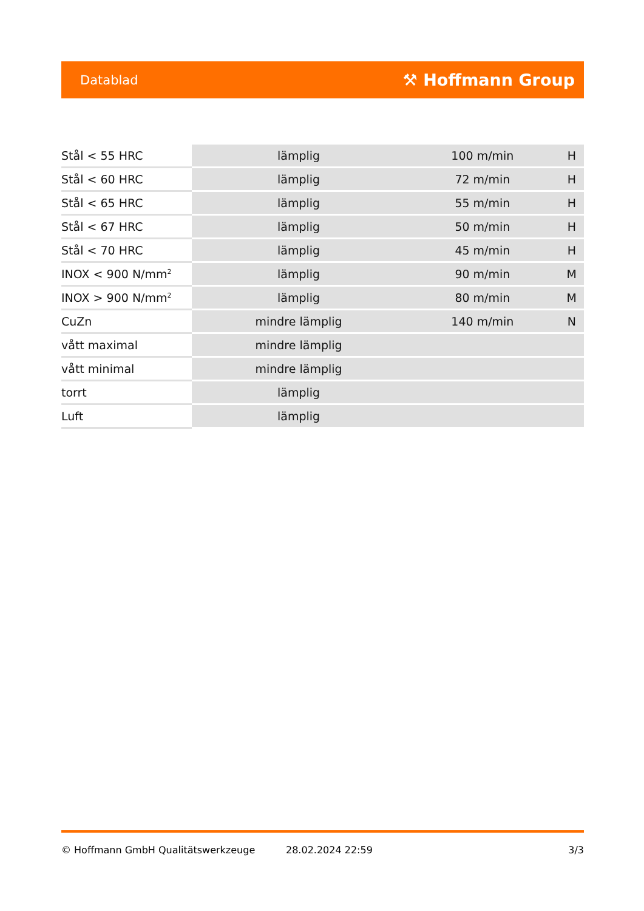Datablad ⚒ Hoffmann Group
| Stål < 55 HRC | lämplig | 100 m/min | H |
| Stål < 60 HRC | lämplig | 72 m/min | H |
| Stål < 65 HRC | lämplig | 55 m/min | H |
| Stål < 67 HRC | lämplig | 50 m/min | H |
| Stål < 70 HRC | lämplig | 45 m/min | H |
| INOX < 900 N/mm<sup>2</sup> | lämplig | 90 m/min | M |
| INOX > 900 N/mm<sup>2</sup> | lämplig | 80 m/min | M |
| CuZn | mindre lämplig | 140 m/min | N |
| vått maximal | mindre lämplig | | |
| vått minimal | mindre lämplig | | |
| torrt | lämplig | | |
| Luft | lämplig | | |
© Hoffmann GmbH Qualitätswerkzeuge 28.02.2024 22:59 3/3